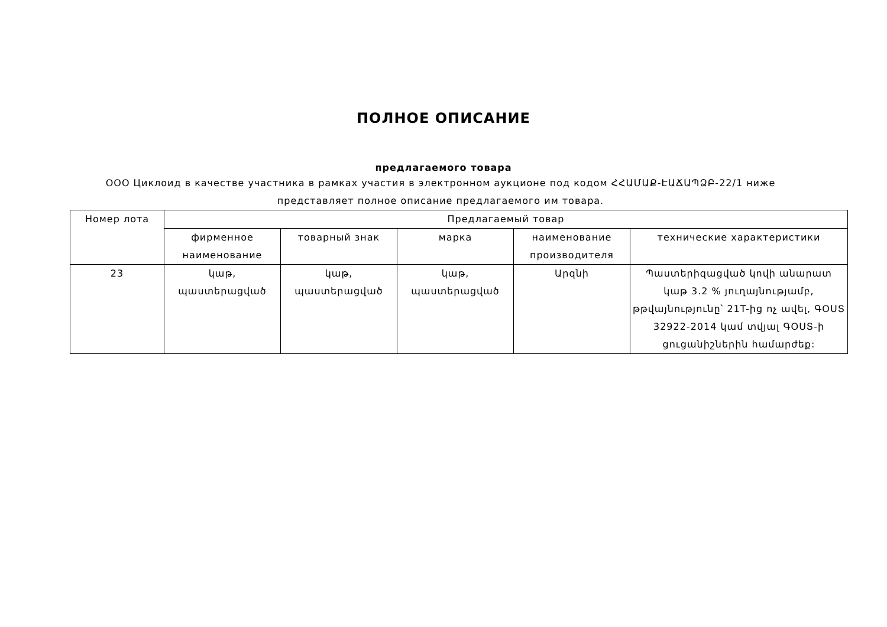ПОЛНОЕ ОПИСАНИЕ
предлагаемого товара
ООО Циклоид в качестве участника в рамках участия в электронном аукционе под кодом ՀՀԱՄԱՔ-ԷԱՃԱՊՁԲ-22/1 ниже представляет полное описание предлагаемого им товара.
| Номер лота | Предлагаемый товар | | | | |
| --- | --- | --- | --- | --- | --- |
| | фирменное наименование | товарный знак | марка | наименование производителя | технические характеристики |
| 23 | կաթ, պաստերացված | կաթ, պաստերացված | կաթ, պաստերացված | Արզնի | Պաստերիզացված կովի անարատ կաթ 3.2 % յուղայնությամբ, թթվայնությունը՝ 21T-ից ոչ ավել, ԳՕՍՏ 32922-2014 կամ տվյալ ԳՕՍՏ-ի ցուցանիշներին համարժեք: |